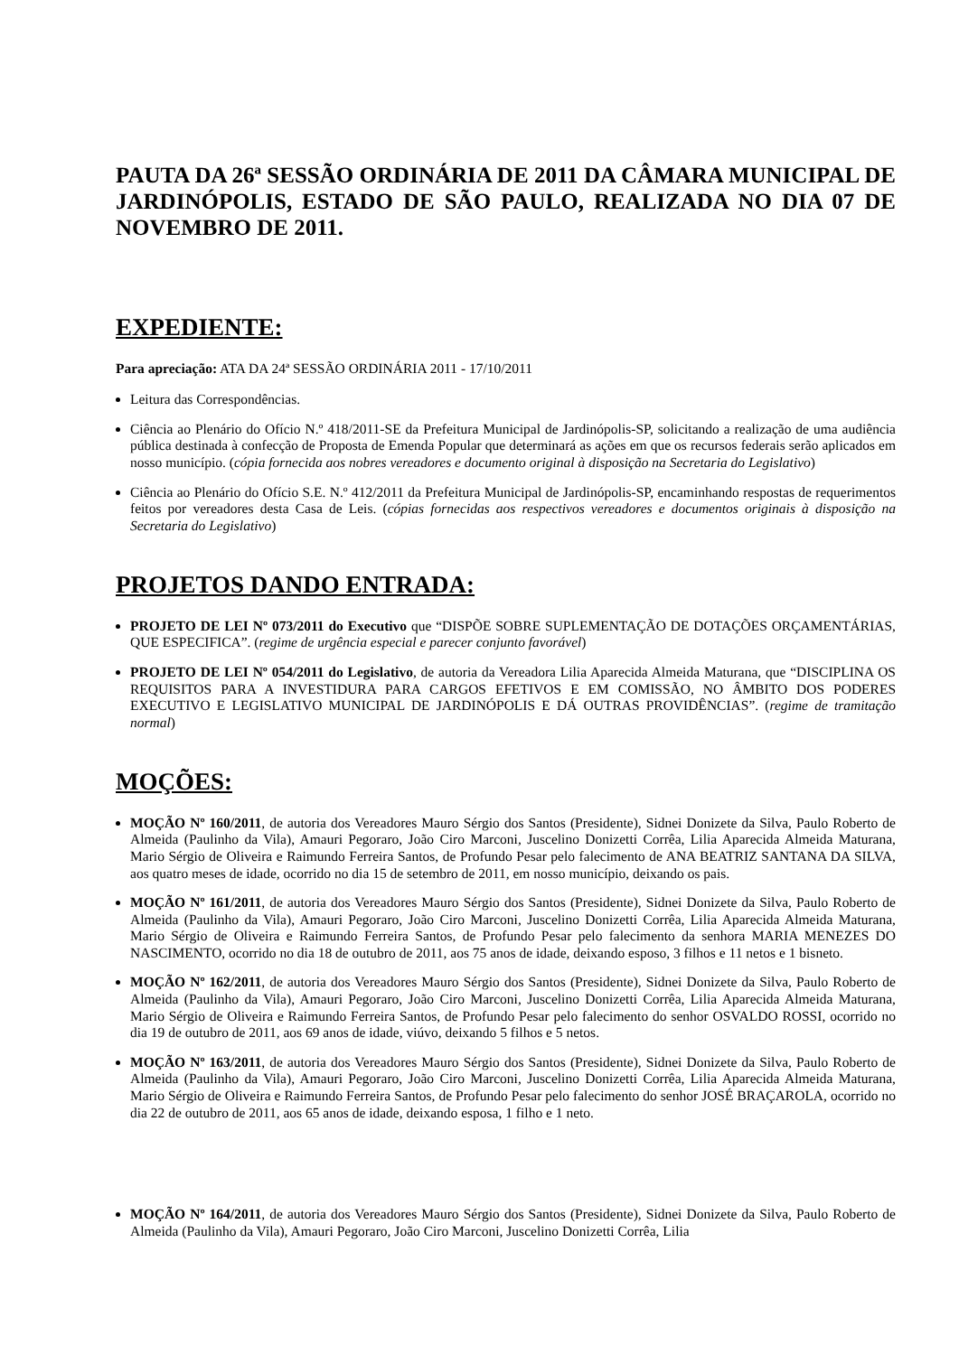PAUTA DA 26ª SESSÃO ORDINÁRIA DE 2011 DA CÂMARA MUNICIPAL DE JARDINÓPOLIS, ESTADO DE SÃO PAULO, REALIZADA NO DIA 07 DE NOVEMBRO DE 2011.
EXPEDIENTE:
Para apreciação: ATA DA 24ª SESSÃO ORDINÁRIA 2011 - 17/10/2011
Leitura das Correspondências.
Ciência ao Plenário do Ofício N.º 418/2011-SE da Prefeitura Municipal de Jardinópolis-SP, solicitando a realização de uma audiência pública destinada à confecção de Proposta de Emenda Popular que determinará as ações em que os recursos federais serão aplicados em nosso município. (cópia fornecida aos nobres vereadores e documento original à disposição na Secretaria do Legislativo)
Ciência ao Plenário do Ofício S.E. N.º 412/2011 da Prefeitura Municipal de Jardinópolis-SP, encaminhando respostas de requerimentos feitos por vereadores desta Casa de Leis. (cópias fornecidas aos respectivos vereadores e documentos originais à disposição na Secretaria do Legislativo)
PROJETOS DANDO ENTRADA:
PROJETO DE LEI Nº 073/2011 do Executivo que “DISPÕE SOBRE SUPLEMENTAÇÃO DE DOTAÇÕES ORÇAMENTÁRIAS, QUE ESPECIFICA”. (regime de urgência especial e parecer conjunto favorável)
PROJETO DE LEI Nº 054/2011 do Legislativo, de autoria da Vereadora Lilia Aparecida Almeida Maturana, que “DISCIPLINA OS REQUISITOS PARA A INVESTIDURA PARA CARGOS EFETIVOS E EM COMISSÃO, NO ÂMBITO DOS PODERES EXECUTIVO E LEGISLATIVO MUNICIPAL DE JARDINÓPOLIS E DÁ OUTRAS PROVIDÊNCIAS”. (regime de tramitação normal)
MOÇÕES:
MOÇÃO Nº 160/2011, de autoria dos Vereadores Mauro Sérgio dos Santos (Presidente), Sidnei Donizete da Silva, Paulo Roberto de Almeida (Paulinho da Vila), Amauri Pegoraro, João Ciro Marconi, Juscelino Donizetti Corrêa, Lilia Aparecida Almeida Maturana, Mario Sérgio de Oliveira e Raimundo Ferreira Santos, de Profundo Pesar pelo falecimento de ANA BEATRIZ SANTANA DA SILVA, aos quatro meses de idade, ocorrido no dia 15 de setembro de 2011, em nosso município, deixando os pais.
MOÇÃO Nº 161/2011, de autoria dos Vereadores Mauro Sérgio dos Santos (Presidente), Sidnei Donizete da Silva, Paulo Roberto de Almeida (Paulinho da Vila), Amauri Pegoraro, João Ciro Marconi, Juscelino Donizetti Corrêa, Lilia Aparecida Almeida Maturana, Mario Sérgio de Oliveira e Raimundo Ferreira Santos, de Profundo Pesar pelo falecimento da senhora MARIA MENEZES DO NASCIMENTO, ocorrido no dia 18 de outubro de 2011, aos 75 anos de idade, deixando esposo, 3 filhos e 11 netos e 1 bisneto.
MOÇÃO Nº 162/2011, de autoria dos Vereadores Mauro Sérgio dos Santos (Presidente), Sidnei Donizete da Silva, Paulo Roberto de Almeida (Paulinho da Vila), Amauri Pegoraro, João Ciro Marconi, Juscelino Donizetti Corrêa, Lilia Aparecida Almeida Maturana, Mario Sérgio de Oliveira e Raimundo Ferreira Santos, de Profundo Pesar pelo falecimento do senhor OSVALDO ROSSI, ocorrido no dia 19 de outubro de 2011, aos 69 anos de idade, viúvo, deixando 5 filhos e 5 netos.
MOÇÃO Nº 163/2011, de autoria dos Vereadores Mauro Sérgio dos Santos (Presidente), Sidnei Donizete da Silva, Paulo Roberto de Almeida (Paulinho da Vila), Amauri Pegoraro, João Ciro Marconi, Juscelino Donizetti Corrêa, Lilia Aparecida Almeida Maturana, Mario Sérgio de Oliveira e Raimundo Ferreira Santos, de Profundo Pesar pelo falecimento do senhor JOSÉ BRAÇAROLA, ocorrido no dia 22 de outubro de 2011, aos 65 anos de idade, deixando esposa, 1 filho e 1 neto.
MOÇÃO Nº 164/2011, de autoria dos Vereadores Mauro Sérgio dos Santos (Presidente), Sidnei Donizete da Silva, Paulo Roberto de Almeida (Paulinho da Vila), Amauri Pegoraro, João Ciro Marconi, Juscelino Donizetti Corrêa, Lilia